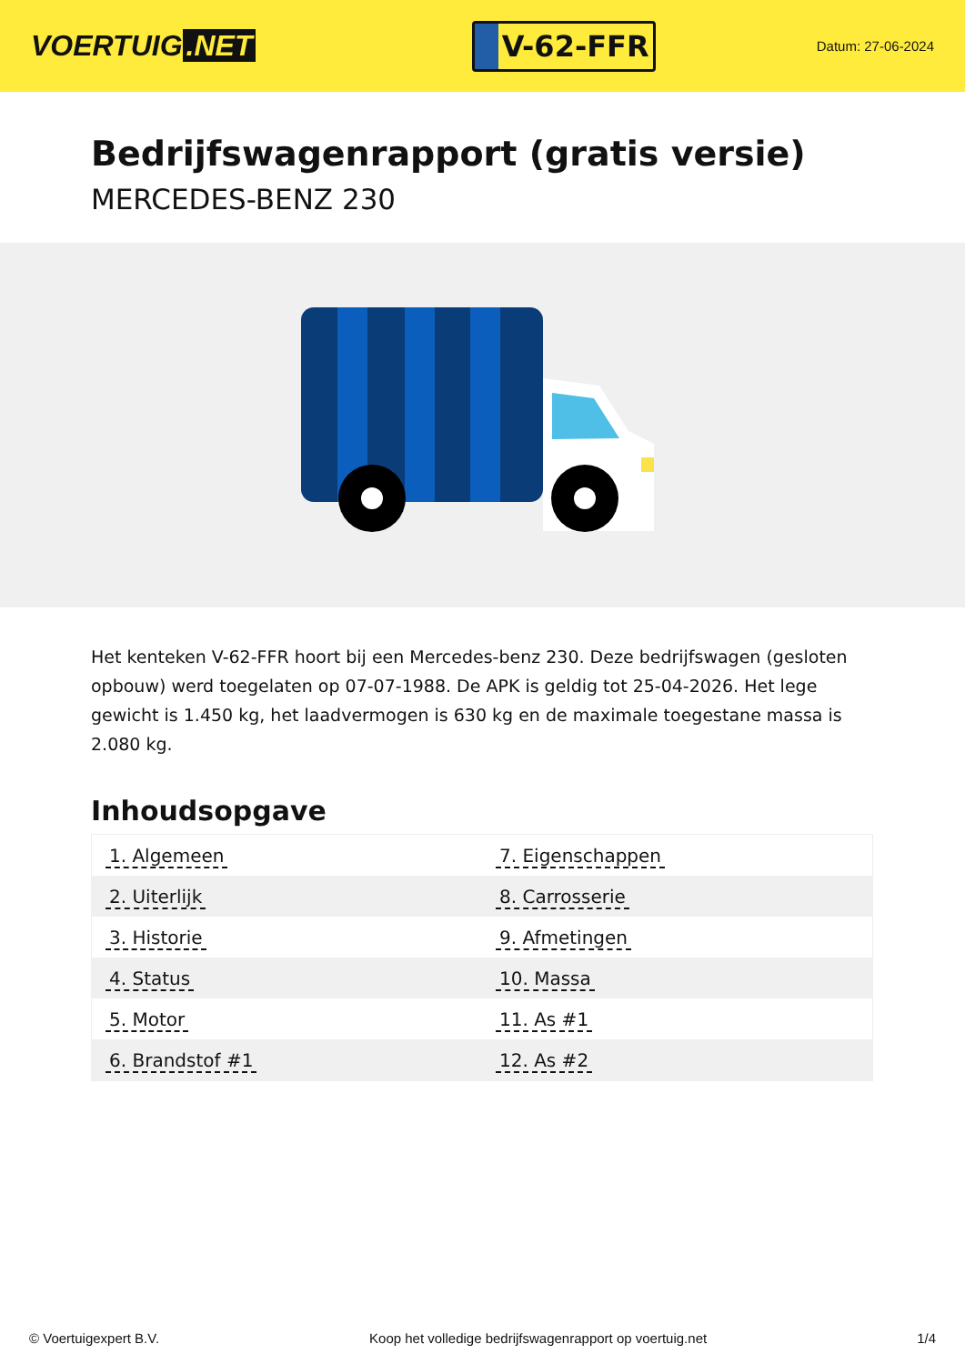VOERTUIG.NET
V-62-FFR
Datum: 27-06-2024
Bedrijfswagenrapport (gratis versie)
MERCEDES-BENZ 230
Het kenteken V-62-FFR hoort bij een Mercedes-benz 230. Deze bedrijfswagen (gesloten opbouw) werd toegelaten op 07-07-1988. De APK is geldig tot 25-04-2026. Het lege gewicht is 1.450 kg, het laadvermogen is 630 kg en de maximale toegestane massa is 2.080 kg.
Inhoudsopgave
| 1. Algemeen | 7. Eigenschappen |
| 2. Uiterlijk | 8. Carrosserie |
| 3. Historie | 9. Afmetingen |
| 4. Status | 10. Massa |
| 5. Motor | 11. As #1 |
| 6. Brandstof #1 | 12. As #2 |
© Voertuigexpert B.V. Koop het volledige bedrijfswagenrapport op voertuig.net 1/4